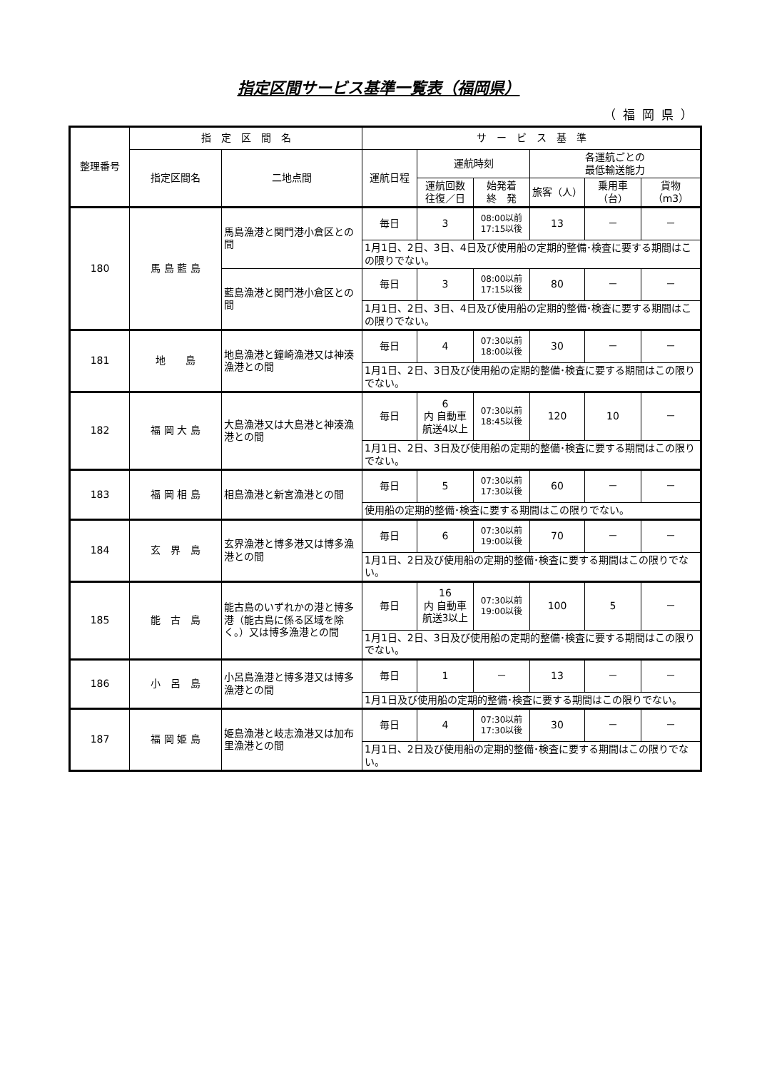指定区間サービス基準一覧表（福岡県）
（福岡県）
| 整理番号 | 指 定 区 間 名 | | サ ー ビ ス 基 準 | | | | | |
| --- | --- | --- | --- | --- | --- | --- | --- | --- |
| | 指定区間名 | 二地点間 | 運航日程 | 運航時刻 | | 各運航ごとの 最低輸送能力 | | |
| | | | | 運航回数 往復／日 | 始発着 終 発 | 旅客（人） | 乗用車 （台） | 貨物 （m3） |
| 180 | 馬 島 藍 島 | 馬島漁港と関門港小倉区との間 | 毎日 | 3 | 08:00以前 17:15以後 | 13 | － | － |
| | | | 1月1日、2日、3日、4日及び使用船の定期的整備･検査に要する期間はこの限りでない。 | | | | | |
| | | 藍島漁港と関門港小倉区との間 | 毎日 | 3 | 08:00以前 17:15以後 | 80 | － | － |
| | | | 1月1日、2日、3日、4日及び使用船の定期的整備･検査に要する期間はこの限りでない。 | | | | | |
| 181 | 地 島 | 地島漁港と鐘崎漁港又は神湊漁港との間 | 毎日 | 4 | 07:30以前 18:00以後 | 30 | － | － |
| | | | 1月1日、2日、3日及び使用船の定期的整備･検査に要する期間はこの限りでない。 | | | | | |
| 182 | 福 岡 大 島 | 大島漁港又は大島港と神湊漁港との間 | 毎日 | 6 内 自動車 航送4以上 | 07:30以前 18:45以後 | 120 | 10 | － |
| | | | 1月1日、2日、3日及び使用船の定期的整備･検査に要する期間はこの限りでない。 | | | | | |
| 183 | 福 岡 相 島 | 相島漁港と新宮漁港との間 | 毎日 | 5 | 07:30以前 17:30以後 | 60 | － | － |
| | | | 使用船の定期的整備･検査に要する期間はこの限りでない。 | | | | | |
| 184 | 玄 界 島 | 玄界漁港と博多港又は博多漁港との間 | 毎日 | 6 | 07:30以前 19:00以後 | 70 | － | － |
| | | | 1月1日、2日及び使用船の定期的整備･検査に要する期間はこの限りでない。 | | | | | |
| 185 | 能 古 島 | 能古島のいずれかの港と博多港（能古島に係る区域を除く。）又は博多漁港との間 | 毎日 | 16 内 自動車 航送3以上 | 07:30以前 19:00以後 | 100 | 5 | － |
| | | | 1月1日、2日、3日及び使用船の定期的整備･検査に要する期間はこの限りでない。 | | | | | |
| 186 | 小 呂 島 | 小呂島漁港と博多港又は博多漁港との間 | 毎日 | 1 | － | 13 | － | － |
| | | | 1月1日及び使用船の定期的整備･検査に要する期間はこの限りでない。 | | | | | |
| 187 | 福 岡 姫 島 | 姫島漁港と岐志漁港又は加布里漁港との間 | 毎日 | 4 | 07:30以前 17:30以後 | 30 | － | － |
| | | | 1月1日、2日及び使用船の定期的整備･検査に要する期間はこの限りでない。 | | | | | |